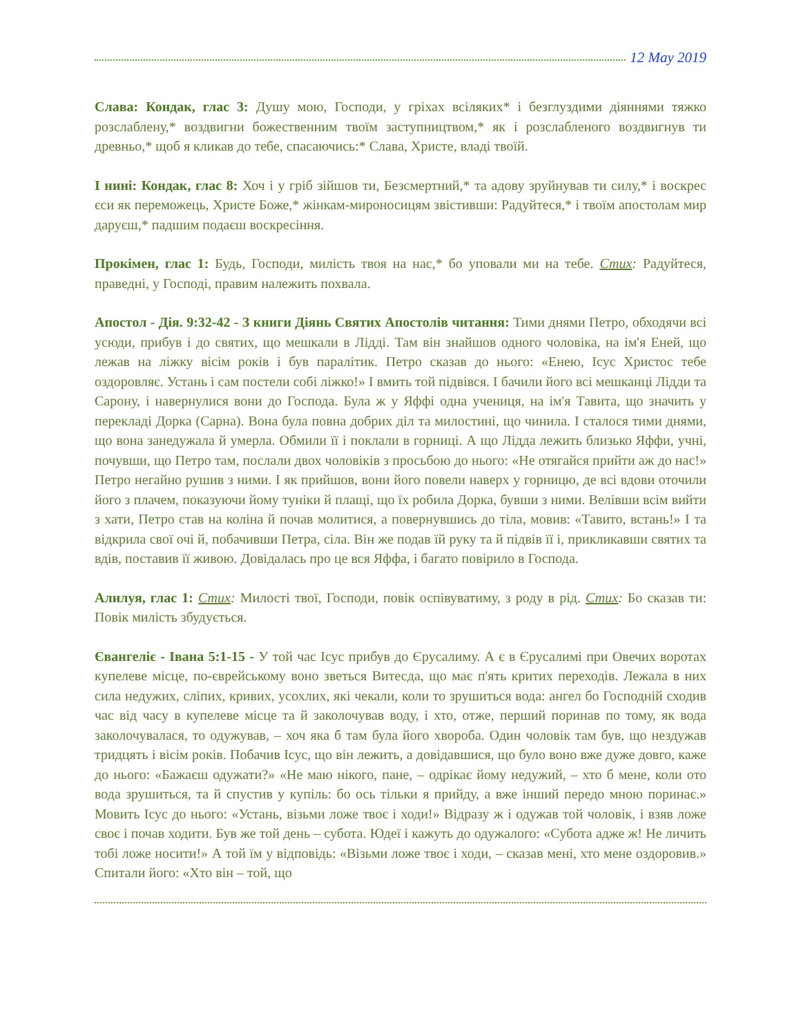12 May 2019
Слава: Кондак, глас 3: Душу мою, Господи, у гріхах всіляких* і безглуздими діяннями тяжко розслаблену,* воздвигни божественним твоїм заступництвом,* як і розслабленого воздвигнув ти древньо,* щоб я кликав до тебе, спасаючись:* Слава, Христе, владі твоїй.
І нині: Кондак, глас 8: Хоч і у гріб зійшов ти, Безсмертний,* та адову зруйнував ти силу,* і воскрес єси як переможець, Христе Боже,* жінкам-мироносицям звістивши: Радуйтеся,* і твоїм апостолам мир даруєш,* падшим подаєш воскресіння.
Прокімен, глас 1: Будь, Господи, милість твоя на нас,* бо уповали ми на тебе. Стих: Радуйтеся, праведні, у Господі, правим належить похвала.
Апостол - Дія. 9:32-42 - З книги Діянь Святих Апостолів читання: Тими днями Петро, обходячи всі усюди, прибув і до святих, що мешкали в Лідді. Там він знайшов одного чоловіка, на ім'я Еней, що лежав на ліжку вісім років і був паралітик. Петро сказав до нього: «Енею, Ісус Христос тебе оздоровляє. Устань і сам постели собі ліжко!» І вмить той підвівся. І бачили його всі мешканці Лідди та Сарону, і навернулися вони до Господа. Була ж у Яффі одна учениця, на ім'я Тавита, що значить у перекладі Дорка (Сарна). Вона була повна добрих діл та милостині, що чинила. І сталося тими днями, що вона занедужала й умерла. Обмили її і поклали в горниці. А що Лідда лежить близько Яффи, учні, почувши, що Петро там, послали двох чоловіків з просьбою до нього: «Не отягайся прийти аж до нас!» Петро негайно рушив з ними. І як прийшов, вони його повели наверх у горницю, де всі вдови оточили його з плачем, показуючи йому туніки й плащі, що їх робила Дорка, бувши з ними. Велівши всім вийти з хати, Петро став на коліна й почав молитися, а повернувшись до тіла, мовив: «Тавито, встань!» І та відкрила свої очі й, побачивши Петра, сіла. Він же подав їй руку та й підвів її і, прикликавши святих та вдів, поставив її живою. Довідалась про це вся Яффа, і багато повірило в Господа.
Алилуя, глас 1: Стих: Милості твої, Господи, повік оспівуватиму, з роду в рід. Стих: Бо сказав ти: Повік милість збудується.
Євангеліє - Івана 5:1-15 - У той час Ісус прибув до Єрусалиму. А є в Єрусалимі при Овечих воротах купелеве місце, по-єврейському воно зветься Витесда, що має п'ять критих переходів. Лежала в них сила недужих, сліпих, кривих, усохлих, які чекали, коли то зрушиться вода: ангел бо Господній сходив час від часу в купелеве місце та й заколочував воду, і хто, отже, перший поринав по тому, як вода заколочувалася, то одужував, – хоч яка б там була його хвороба. Один чоловік там був, що нездужав тридцять і вісім років. Побачив Ісус, що він лежить, а довідавшися, що було воно вже дуже довго, каже до нього: «Бажаєш одужати?» «Не маю нікого, пане, – одрікає йому недужий, – хто б мене, коли ото вода зрушиться, та й спустив у купіль: бо ось тільки я прийду, а вже інший передо мною поринає.» Мовить Ісус до нього: «Устань, візьми ложе твоє і ходи!» Відразу ж і одужав той чоловік, і взяв ложе своє і почав ходити. Був же той день – субота. Юдеї і кажуть до одужалого: «Субота адже ж! Не личить тобі ложе носити!» А той їм у відповідь: «Візьми ложе твоє і ходи, – сказав мені, хто мене оздоровив.» Спитали його: «Хто він – той, що